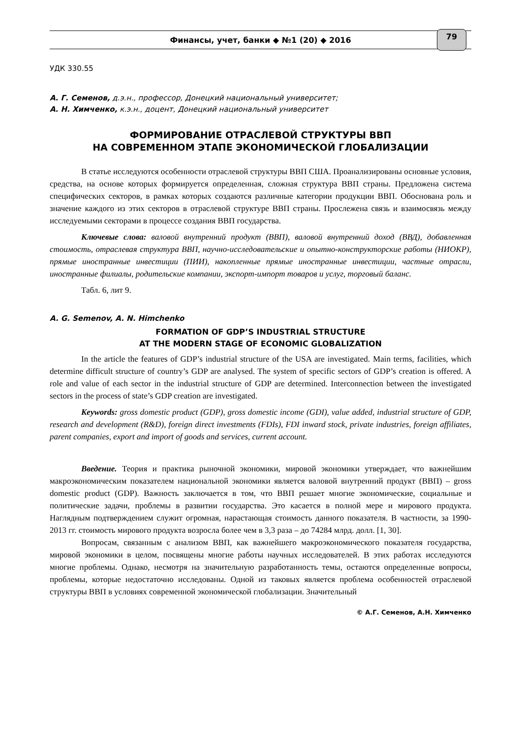Финансы, учет, банки ◆ №1 (20) ◆ 2016 79
УДК 330.55
А. Г. Семенов, д.э.н., профессор, Донецкий национальный университет;
А. Н. Химченко, к.э.н., доцент, Донецкий национальный университет
ФОРМИРОВАНИЕ ОТРАСЛЕВОЙ СТРУКТУРЫ ВВП
НА СОВРЕМЕННОМ ЭТАПЕ ЭКОНОМИЧЕСКОЙ ГЛОБАЛИЗАЦИИ
В статье исследуются особенности отраслевой структуры ВВП США. Проанализированы основные условия, средства, на основе которых формируется определенная, сложная структура ВВП страны. Предложена система специфических секторов, в рамках которых создаются различные категории продукции ВВП. Обоснована роль и значение каждого из этих секторов в отраслевой структуре ВВП страны. Прослежена связь и взаимосвязь между исследуемыми секторами в процессе создания ВВП государства.
Ключевые слова: валовой внутренний продукт (ВВП), валовой внутренний доход (ВВД), добавленная стоимость, отраслевая структура ВВП, научно-исследовательские и опытно-конструкторские работы (НИОКР), прямые иностранные инвестиции (ПИИ), накопленные прямые иностранные инвестиции, частные отрасли, иностранные филиалы, родительские компании, экспорт-импорт товаров и услуг, торговый баланс.
Табл. 6, лит 9.
A. G. Semenov, A. N. Himchenko
FORMATION OF GDP’S INDUSTRIAL STRUCTURE
AT THE MODERN STAGE OF ECONOMIC GLOBALIZATION
In the article the features of GDP’s industrial structure of the USA are investigated. Main terms, facilities, which determine difficult structure of country’s GDP are analysed. The system of specific sectors of GDP’s creation is offered. A role and value of each sector in the industrial structure of GDP are determined. Interconnection between the investigated sectors in the process of state’s GDP creation are investigated.
Keywords: gross domestic product (GDP), gross domestic income (GDI), value added, industrial structure of GDP, research and development (R&D), foreign direct investments (FDIs), FDI inward stock, private industries, foreign affiliates, parent companies, export and import of goods and services, current account.
Введение. Теория и практика рыночной экономики, мировой экономики утверждает, что важнейшим макроэкономическим показателем национальной экономики является валовой внутренний продукт (ВВП) – gross domestic product (GDP). Важность заключается в том, что ВВП решает многие экономические, социальные и политические задачи, проблемы в развитии государства. Это касается в полной мере и мирового продукта. Наглядным подтверждением служит огромная, нарастающая стоимость данного показателя. В частности, за 1990-2013 гг. стоимость мирового продукта возросла более чем в 3,3 раза – до 74284 млрд. долл. [1, 30].
Вопросам, связанным с анализом ВВП, как важнейшего макроэкономического показателя государства, мировой экономики в целом, посвящены многие работы научных исследователей. В этих работах исследуются многие проблемы. Однако, несмотря на значительную разработанность темы, остаются определенные вопросы, проблемы, которые недостаточно исследованы. Одной из таковых является проблема особенностей отраслевой структуры ВВП в условиях современной экономической глобализации. Значительный
© А.Г. Семенов, А.Н. Химченко